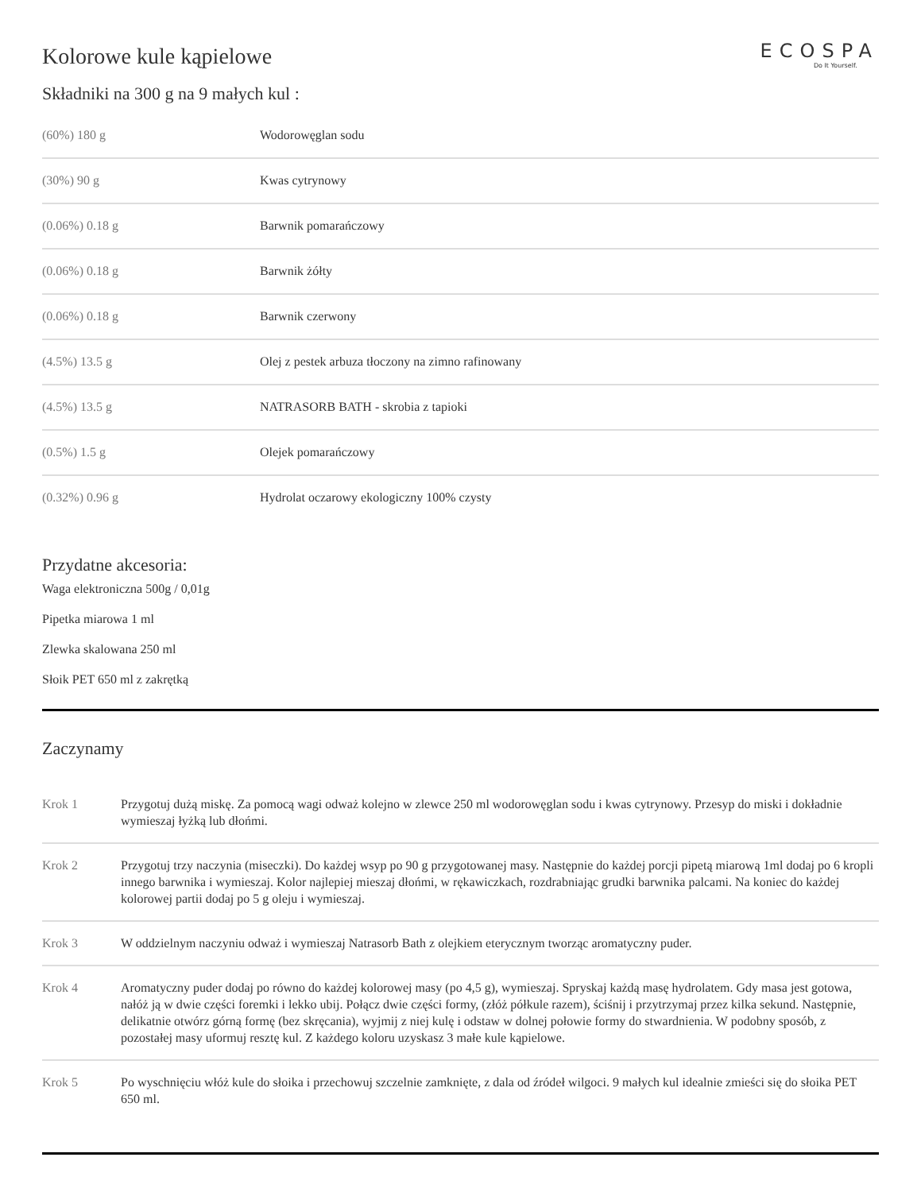Kolorowe kule kąpielowe
ECOSPA
Do It Yourself.
Składniki na 300 g na 9 małych kul :
| (60%) 180 g | Wodorowęglan sodu |
| (30%) 90 g | Kwas cytrynowy |
| (0.06%) 0.18 g | Barwnik pomarańczowy |
| (0.06%) 0.18 g | Barwnik żółty |
| (0.06%) 0.18 g | Barwnik czerwony |
| (4.5%) 13.5 g | Olej z pestek arbuza tłoczony na zimno rafinowany |
| (4.5%) 13.5 g | NATRASORB BATH - skrobia z tapioki |
| (0.5%) 1.5 g | Olejek pomarańczowy |
| (0.32%) 0.96 g | Hydrolat oczarowy ekologiczny 100% czysty |
Przydatne akcesoria:
Waga elektroniczna 500g / 0,01g
Pipetka miarowa 1 ml
Zlewka skalowana 250 ml
Słoik PET 650 ml z zakrętką
Zaczynamy
| Krok 1 | Przygotuj dużą miskę. Za pomocą wagi odważ kolejno w zlewce 250 ml wodorowęglan sodu i kwas cytrynowy. Przesyp do miski i dokładnie wymieszaj łyżką lub dłońmi. |
| Krok 2 | Przygotuj trzy naczynia (miseczki). Do każdej wsyp po 90 g przygotowanej masy. Następnie do każdej porcji pipetą miarową 1ml dodaj po 6 kropli innego barwnika i wymieszaj. Kolor najlepiej mieszaj dłońmi, w rękawiczkach, rozdrabniając grudki barwnika palcami. Na koniec do każdej kolorowej partii dodaj po 5 g oleju i wymieszaj. |
| Krok 3 | W oddzielnym naczyniu odważ i wymieszaj Natrasorb Bath z olejkiem eterycznym tworząc aromatyczny puder. |
| Krok 4 | Aromatyczny puder dodaj po równo do każdej kolorowej masy (po 4,5 g), wymieszaj. Spryskaj każdą masę hydrolatem. Gdy masa jest gotowa, nałóż ją w dwie części foremki i lekko ubij. Połącz dwie części formy, (złóż półkule razem), ściśnij i przytrzymaj przez kilka sekund. Następnie, delikatnie otwórz górną formę (bez skręcania), wyjmij z niej kulę i odstaw w dolnej połowie formy do stwardnienia. W podobny sposób, z pozostałej masy uformuj resztę kul. Z każdego koloru uzyskasz 3 małe kule kąpielowe. |
| Krok 5 | Po wyschnięciu włóż kule do słoika i przechowuj szczelnie zamknięte, z dala od źródeł wilgoci. 9 małych kul idealnie zmieści się do słoika PET 650 ml. |